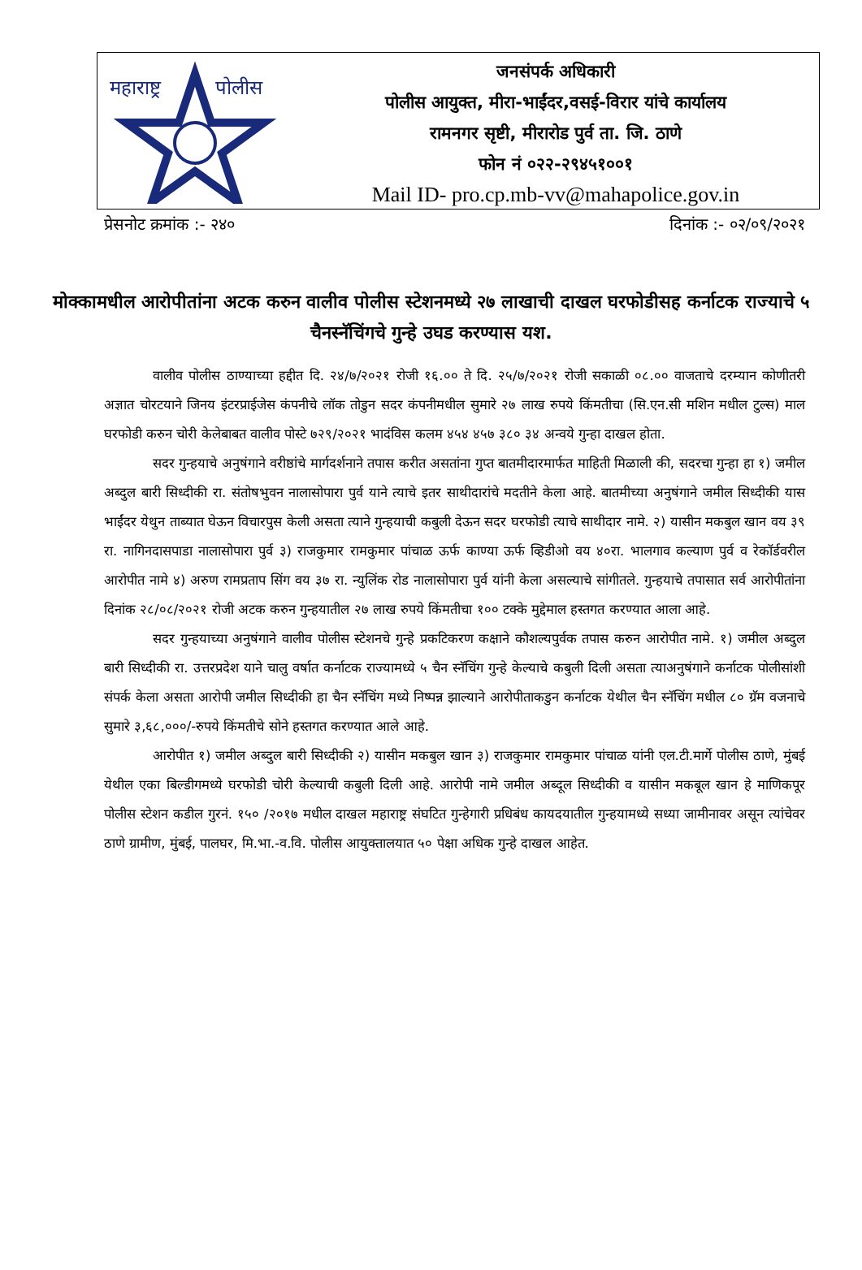महाराष्ट्र
पोलीस
जनसंपर्क अधिकारी
पोलीस आयुक्त, मीरा-भाईंदर,वसई-विरार यांचे कार्यालय
रामनगर सृष्टी, मीरारोड पुर्व ता. जि. ठाणे
फोन नं ०२२-२९४५१००१
Mail ID- pro.cp.mb-vv@mahapolice.gov.in
प्रेसनोट क्रमांक :- २४० दिनांक :- ०२/०९/२०२१
मोक्कामधील आरोपीतांना अटक करुन वालीव पोलीस स्टेशनमध्ये २७ लाखाची दाखल घरफोडीसह कर्नाटक राज्याचे ५ चैनस्नॅचिंगचे गुन्हे उघड करण्यास यश.
वालीव पोलीस ठाण्याच्या हद्दीत दि. २४/७/२०२१ रोजी १६.०० ते दि. २५/७/२०२१ रोजी सकाळी ०८.०० वाजताचे दरम्यान कोणीतरी अज्ञात चोरटयाने जिनय इंटरप्राईजेस कंपनीचे लॉक तोडुन सदर कंपनीमधील सुमारे २७ लाख रुपये किंमतीचा (सि.एन.सी मशिन मधील टुल्स) माल घरफोडी करुन चोरी केलेबाबत वालीव पोस्टे ७२९/२०२१ भादंविस कलम ४५४ ४५७ ३८० ३४ अन्वये गुन्हा दाखल होता.
सदर गुन्हयाचे अनुषंगाने वरीष्ठांचे मार्गदर्शनाने तपास करीत असतांना गुप्त बातमीदारमार्फत माहिती मिळाली की, सदरचा गुन्हा हा १) जमील अब्दुल बारी सिध्दीकी रा. संतोषभुवन नालासोपारा पुर्व याने त्याचे इतर साथीदारांचे मदतीने केला आहे. बातमीच्या अनुषंगाने जमील सिध्दीकी यास भाईंदर येथुन ताब्यात घेऊन विचारपुस केली असता त्याने गुन्हयाची कबुली देऊन सदर घरफोडी त्याचे साथीदार नामे. २) यासीन मकबुल खान वय ३९ रा. नागिनदासपाडा नालासोपारा पुर्व ३) राजकुमार रामकुमार पांचाळ ऊर्फ काण्या ऊर्फ व्हिडीओ वय ४०रा. भालगाव कल्याण पुर्व व रेकॉर्डवरील आरोपीत नामे ४) अरुण रामप्रताप सिंग वय ३७ रा. न्युलिंक रोड नालासोपारा पुर्व यांनी केला असल्याचे सांगीतले. गुन्हयाचे तपासात सर्व आरोपीतांना दिनांक २८/०८/२०२१ रोजी अटक करुन गुन्हयातील २७ लाख रुपये किंमतीचा १०० टक्के मुद्देमाल हस्तगत करण्यात आला आहे.
सदर गुन्हयाच्या अनुषंगाने वालीव पोलीस स्टेशनचे गुन्हे प्रकटिकरण कक्षाने कौशल्यपुर्वक तपास करुन आरोपीत नामे. १) जमील अब्दुल बारी सिध्दीकी रा. उत्तरप्रदेश याने चालु वर्षात कर्नाटक राज्यामध्ये ५ चैन स्नॅचिंग गुन्हे केल्याचे कबुली दिली असता त्याअनुषंगाने कर्नाटक पोलीसांशी संपर्क केला असता आरोपी जमील सिध्दीकी हा चैन स्नॅचिंग मध्ये निष्पन्न झाल्याने आरोपीताकडुन कर्नाटक येथील चैन स्नॅचिंग मधील ८० ग्रॅम वजनाचे सुमारे ३,६८,०००/-रुपये किंमतीचे सोने हस्तगत करण्यात आले आहे.
आरोपीत १) जमील अब्दुल बारी सिध्दीकी २) यासीन मकबुल खान ३) राजकुमार रामकुमार पांचाळ यांनी एल.टी.मार्गे पोलीस ठाणे, मुंबई येथील एका बिल्डीगमध्ये घरफोडी चोरी केल्याची कबुली दिली आहे. आरोपी नामे जमील अब्दूल सिध्दीकी व यासीन मकबूल खान हे माणिकपूर पोलीस स्टेशन कडील गुरनं. १५० /२०१७ मधील दाखल महाराष्ट्र संघटित गुन्हेगारी प्रधिबंध कायदयातील गुन्हयामध्ये सध्या जामीनावर असून त्यांचेवर ठाणे ग्रामीण, मुंबई, पालघर, मि.भा.-व.वि. पोलीस आयुक्तालयात ५० पेक्षा अधिक गुन्हे दाखल आहेत.